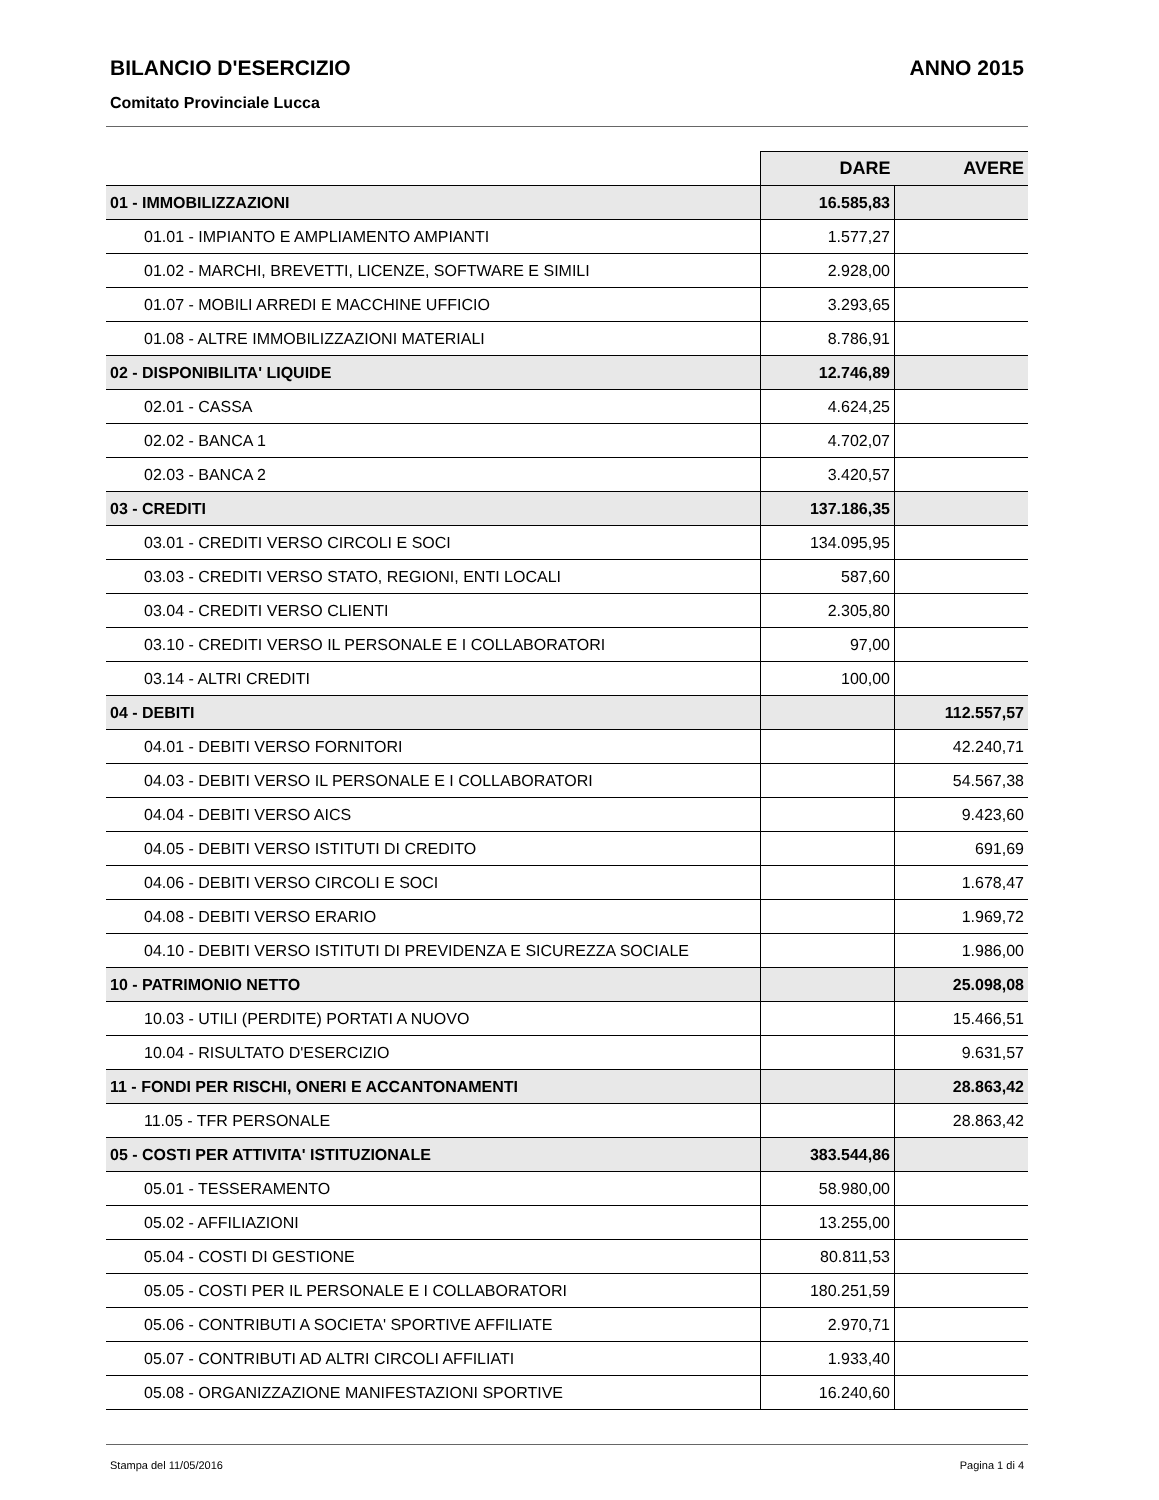BILANCIO D'ESERCIZIO ANNO 2015
Comitato Provinciale Lucca
| | DARE | AVERE |
| --- | --- | --- |
| 01 - IMMOBILIZZAZIONI | 16.585,83 | |
| 01.01 - IMPIANTO E AMPLIAMENTO AMPIANTI | 1.577,27 | |
| 01.02 - MARCHI, BREVETTI, LICENZE, SOFTWARE E SIMILI | 2.928,00 | |
| 01.07 - MOBILI ARREDI E MACCHINE UFFICIO | 3.293,65 | |
| 01.08 - ALTRE IMMOBILIZZAZIONI MATERIALI | 8.786,91 | |
| 02 - DISPONIBILITA' LIQUIDE | 12.746,89 | |
| 02.01 - CASSA | 4.624,25 | |
| 02.02 - BANCA 1 | 4.702,07 | |
| 02.03 - BANCA 2 | 3.420,57 | |
| 03 - CREDITI | 137.186,35 | |
| 03.01 - CREDITI VERSO CIRCOLI E SOCI | 134.095,95 | |
| 03.03 - CREDITI VERSO STATO, REGIONI, ENTI LOCALI | 587,60 | |
| 03.04 - CREDITI VERSO CLIENTI | 2.305,80 | |
| 03.10 - CREDITI VERSO IL PERSONALE E I COLLABORATORI | 97,00 | |
| 03.14 - ALTRI CREDITI | 100,00 | |
| 04 - DEBITI | | 112.557,57 |
| 04.01 - DEBITI VERSO FORNITORI | | 42.240,71 |
| 04.03 - DEBITI VERSO IL PERSONALE E I COLLABORATORI | | 54.567,38 |
| 04.04 - DEBITI VERSO AICS | | 9.423,60 |
| 04.05 - DEBITI VERSO ISTITUTI DI CREDITO | | 691,69 |
| 04.06 - DEBITI VERSO CIRCOLI E SOCI | | 1.678,47 |
| 04.08 - DEBITI VERSO ERARIO | | 1.969,72 |
| 04.10 - DEBITI VERSO ISTITUTI DI PREVIDENZA E SICUREZZA SOCIALE | | 1.986,00 |
| 10 - PATRIMONIO NETTO | | 25.098,08 |
| 10.03 - UTILI (PERDITE) PORTATI A NUOVO | | 15.466,51 |
| 10.04 - RISULTATO D'ESERCIZIO | | 9.631,57 |
| 11 - FONDI PER RISCHI, ONERI E ACCANTONAMENTI | | 28.863,42 |
| 11.05 - TFR PERSONALE | | 28.863,42 |
| 05 - COSTI PER ATTIVITA' ISTITUZIONALE | 383.544,86 | |
| 05.01 - TESSERAMENTO | 58.980,00 | |
| 05.02 - AFFILIAZIONI | 13.255,00 | |
| 05.04 - COSTI DI GESTIONE | 80.811,53 | |
| 05.05 - COSTI PER IL PERSONALE E I COLLABORATORI | 180.251,59 | |
| 05.06 - CONTRIBUTI A SOCIETA' SPORTIVE AFFILIATE | 2.970,71 | |
| 05.07 - CONTRIBUTI AD ALTRI CIRCOLI AFFILIATI | 1.933,40 | |
| 05.08 - ORGANIZZAZIONE MANIFESTAZIONI SPORTIVE | 16.240,60 | |
Stampa del 11/05/2016 Pagina 1 di 4